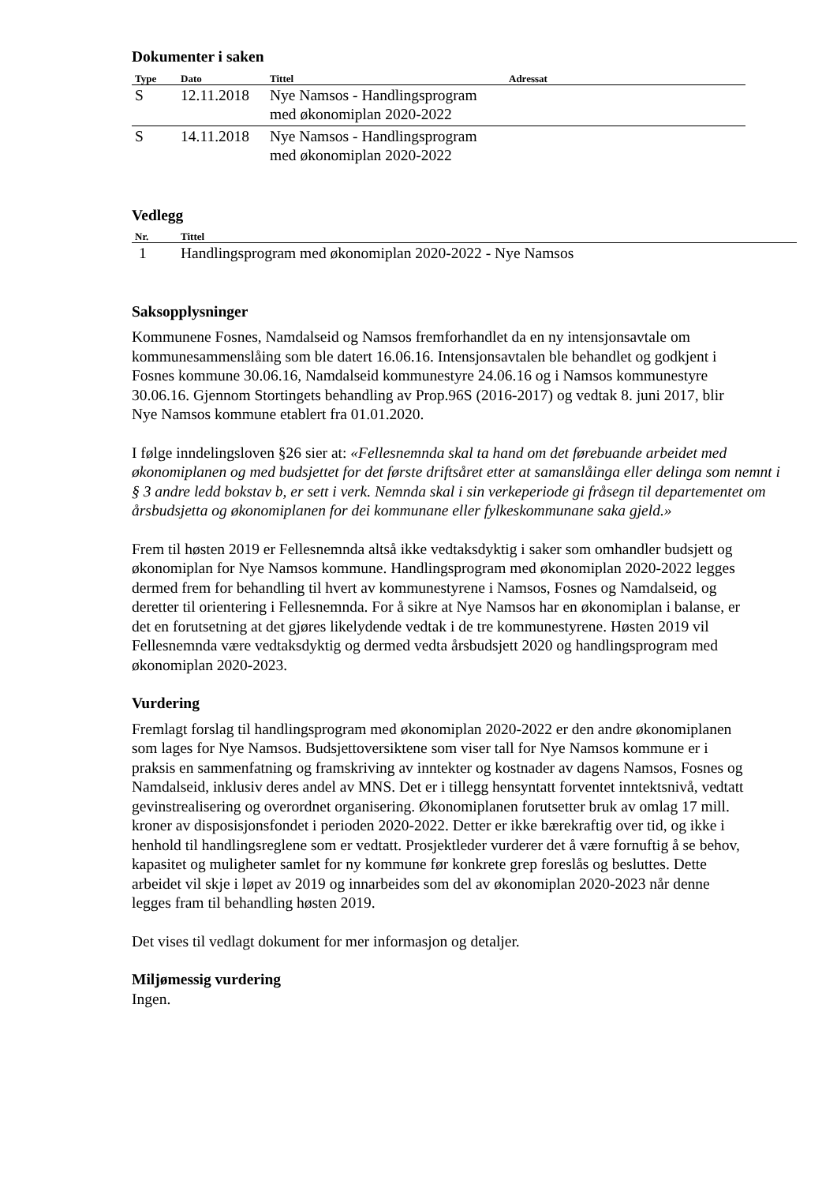Dokumenter i saken
| Type | Dato | Tittel | Adressat |
| --- | --- | --- | --- |
| S | 12.11.2018 | Nye Namsos - Handlingsprogram med økonomiplan 2020-2022 | |
| S | 14.11.2018 | Nye Namsos - Handlingsprogram med økonomiplan 2020-2022 | |
Vedlegg
| Nr. | Tittel |
| --- | --- |
| 1 | Handlingsprogram med økonomiplan 2020-2022 - Nye Namsos |
Saksopplysninger
Kommunene Fosnes, Namdalseid og Namsos fremforhandlet da en ny intensjonsavtale om kommunesammenslåing som ble datert 16.06.16. Intensjonsavtalen ble behandlet og godkjent i Fosnes kommune 30.06.16, Namdalseid kommunestyre 24.06.16 og i Namsos kommunestyre 30.06.16. Gjennom Stortingets behandling av Prop.96S (2016-2017) og vedtak 8. juni 2017, blir Nye Namsos kommune etablert fra 01.01.2020.
I følge inndelingsloven §26 sier at: «Fellesnemnda skal ta hand om det førebuande arbeidet med økonomiplanen og med budsjettet for det første driftsåret etter at samanslåinga eller delinga som nemnt i § 3 andre ledd bokstav b, er sett i verk. Nemnda skal i sin verkeperiode gi fråsegn til departementet om årsbudsjetta og økonomiplanen for dei kommunane eller fylkeskommunane saka gjeld.»
Frem til høsten 2019 er Fellesnemnda altså ikke vedtaksdyktig i saker som omhandler budsjett og økonomiplan for Nye Namsos kommune. Handlingsprogram med økonomiplan 2020-2022 legges dermed frem for behandling til hvert av kommunestyrene i Namsos, Fosnes og Namdalseid, og deretter til orientering i Fellesnemnda. For å sikre at Nye Namsos har en økonomiplan i balanse, er det en forutsetning at det gjøres likelydende vedtak i de tre kommunestyrene. Høsten 2019 vil Fellesnemnda være vedtaksdyktig og dermed vedta årsbudsjett 2020 og handlingsprogram med økonomiplan 2020-2023.
Vurdering
Fremlagt forslag til handlingsprogram med økonomiplan 2020-2022 er den andre økonomiplanen som lages for Nye Namsos. Budsjettoversiktene som viser tall for Nye Namsos kommune er i praksis en sammenfatning og framskriving av inntekter og kostnader av dagens Namsos, Fosnes og Namdalseid, inklusiv deres andel av MNS. Det er i tillegg hensyntatt forventet inntektsnivå, vedtatt gevinstrealisering og overordnet organisering. Økonomiplanen forutsetter bruk av omlag 17 mill. kroner av disposisjonsfondet i perioden 2020-2022. Detter er ikke bærekraftig over tid, og ikke i henhold til handlingsreglene som er vedtatt. Prosjektleder vurderer det å være fornuftig å se behov, kapasitet og muligheter samlet for ny kommune før konkrete grep foreslås og besluttes. Dette arbeidet vil skje i løpet av 2019 og innarbeides som del av økonomiplan 2020-2023 når denne legges fram til behandling høsten 2019.
Det vises til vedlagt dokument for mer informasjon og detaljer.
Miljømessig vurdering
Ingen.